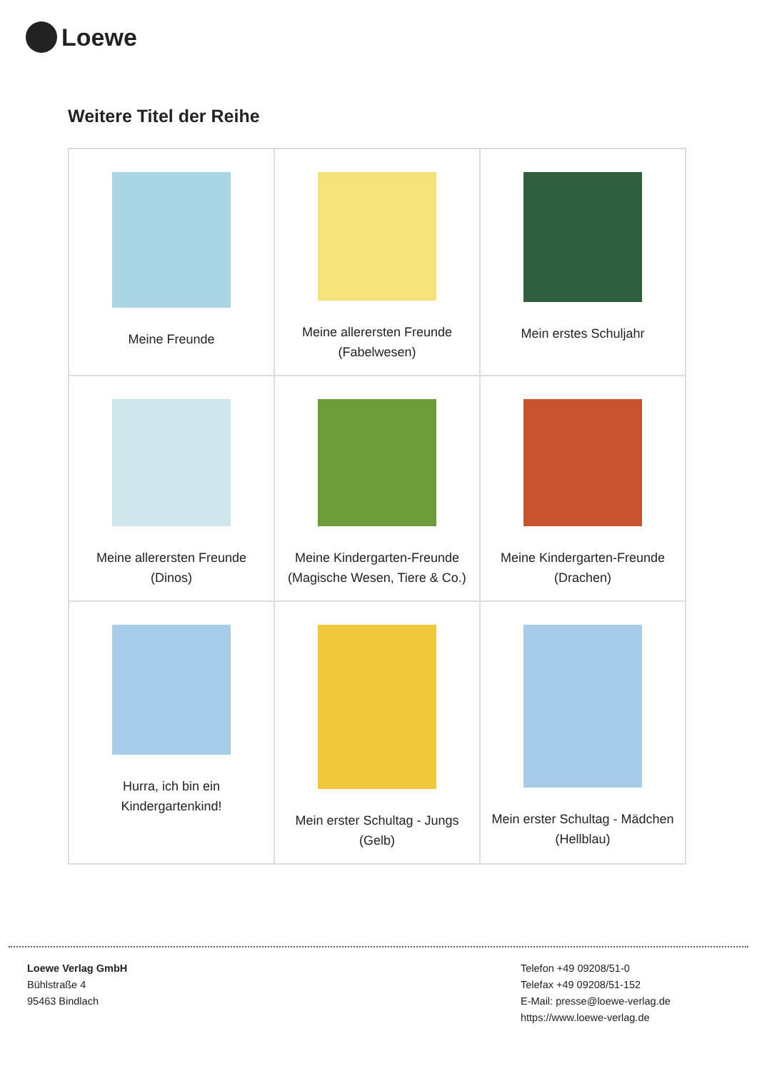Loewe
Weitere Titel der Reihe
| Meine Freunde | Meine allerersten Freunde (Fabelwesen) | Mein erstes Schuljahr |
| Meine allerersten Freunde (Dinos) | Meine Kindergarten-Freunde (Magische Wesen, Tiere & Co.) | Meine Kindergarten-Freunde (Drachen) |
| Hurra, ich bin ein Kindergartenkind! | Mein erster Schultag - Jungs (Gelb) | Mein erster Schultag - Mädchen (Hellblau) |
Loewe Verlag GmbH
Bühlstraße 4
95463 Bindlach
Telefon +49 09208/51-0
Telefax +49 09208/51-152
E-Mail: presse@loewe-verlag.de
https://www.loewe-verlag.de